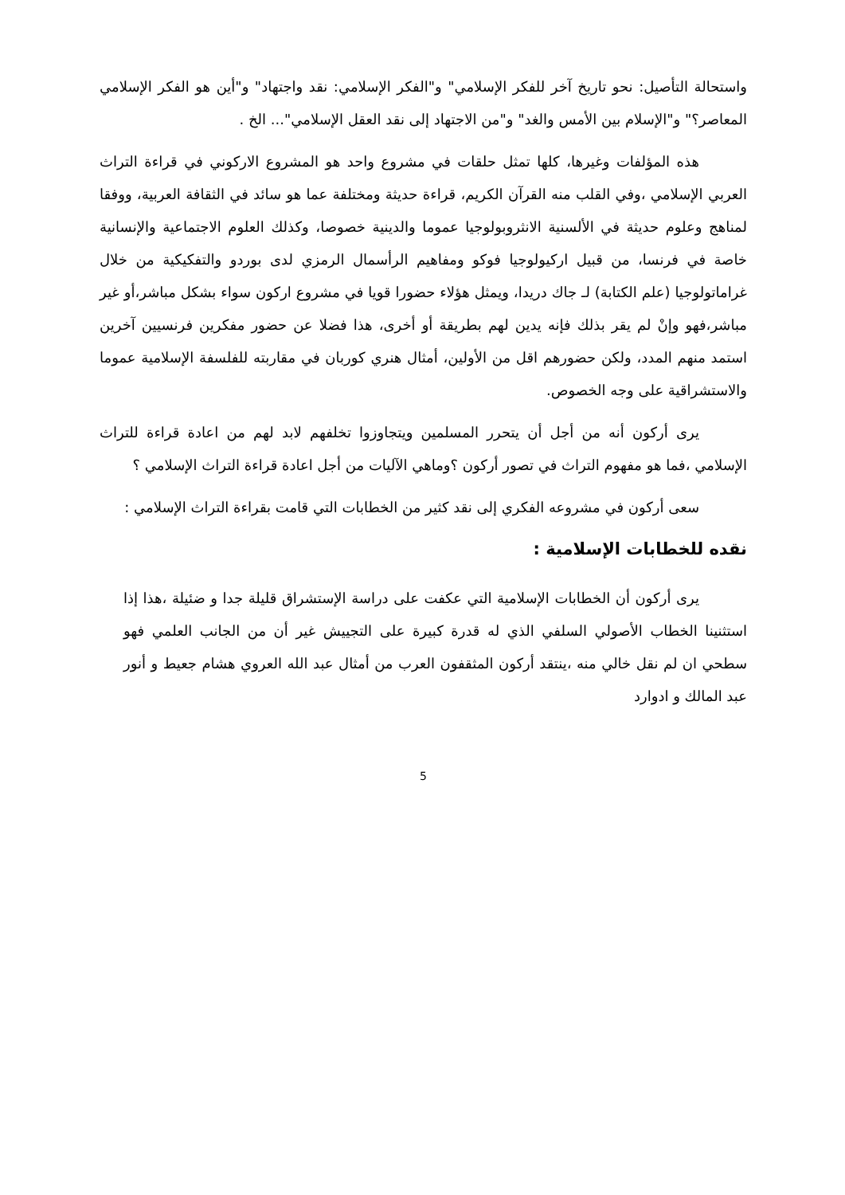واستحالة التأصيل: نحو تاريخ آخر للفكر الإسلامي" و"الفكر الإسلامي: نقد واجتهاد" و"أين هو الفكر الإسلامي المعاصر؟" و"الإسلام بين الأمس والغد" و"من الاجتهاد إلى نقد العقل الإسلامي"... الخ .
هذه المؤلفات وغيرها، كلها تمثل حلقات في مشروع واحد هو المشروع الاركوني في قراءة التراث العربي الإسلامي ،وفي القلب منه القرآن الكريم، قراءة حديثة ومختلفة عما هو سائد في الثقافة العربية، ووفقا لمناهج وعلوم حديثة في الألسنية الانثروبولوجيا عموما والدينية خصوصا، وكذلك العلوم الاجتماعية والإنسانية خاصة في فرنسا، من قبيل اركيولوجيا فوكو ومفاهيم الرأسمال الرمزي لدى بوردو والتفكيكية من خلال غراماتولوجيا (علم الكتابة) لـ جاك دريدا، ويمثل هؤلاء حضورا قويا في مشروع اركون سواء بشكل مباشر،أو غير مباشر،فهو وإنْ لم يقر بذلك فإنه يدين لهم بطريقة أو أخرى، هذا فضلا عن حضور مفكرين فرنسيين آخرين استمد منهم المدد، ولكن حضورهم اقل من الأولين، أمثال هنري كوربان في مقاربته للفلسفة الإسلامية عموما والاستشراقية على وجه الخصوص.
يرى أركون أنه من أجل أن يتحرر المسلمين ويتجاوزوا تخلفهم لابد لهم من اعادة قراءة للتراث الإسلامي ،فما هو مفهوم التراث في تصور أركون ؟وماهي الآليات من أجل اعادة قراءة التراث الإسلامي ؟
سعى أركون في مشروعه الفكري إلى نقد كثير من الخطابات التي قامت بقراءة التراث الإسلامي :
نقده للخطابات الإسلامية :
يرى أركون أن الخطابات الإسلامية التي عكفت على دراسة الإستشراق قليلة جدا و ضئيلة ،هذا إذا استثنينا الخطاب الأصولي السلفي الذي له قدرة كبيرة على التجييش غير أن من الجانب العلمي فهو سطحي ان لم نقل خالي منه ،ينتقد أركون المثقفون العرب من أمثال عبد الله العروي هشام جعيط و أنور عبد المالك و ادوارد
5